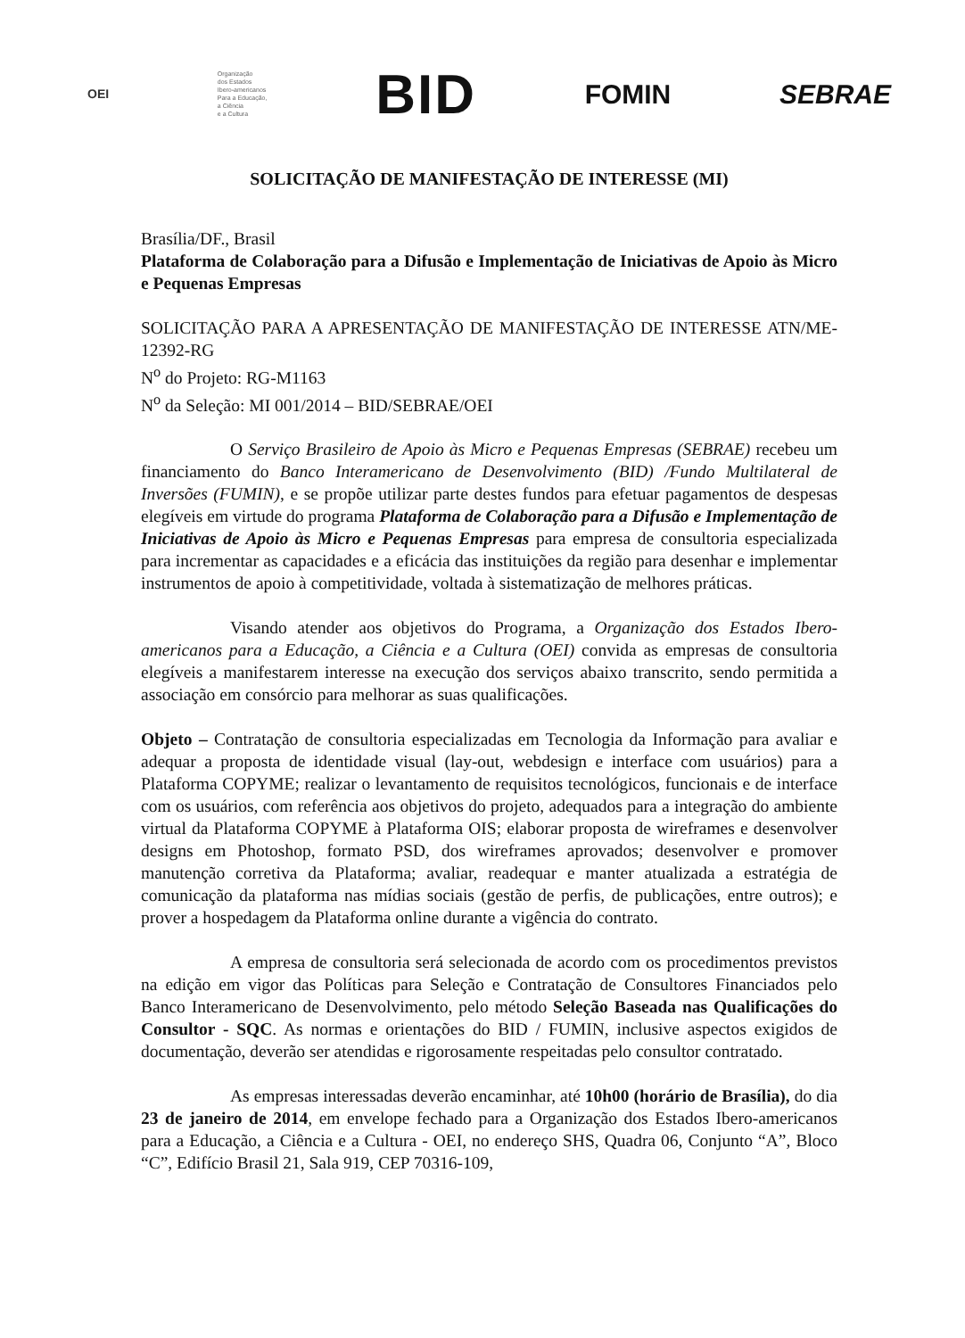OEI
Organização
dos Estados
Ibero-americanos
Para a Educação,
a Ciência
e a Cultura
BID
FOMIN SEBRAE
SOLICITAÇÃO DE MANIFESTAÇÃO DE INTERESSE (MI)
Brasília/DF., Brasil
Plataforma de Colaboração para a Difusão e Implementação de Iniciativas de Apoio às Micro e Pequenas Empresas
SOLICITAÇÃO PARA A APRESENTAÇÃO DE MANIFESTAÇÃO DE INTERESSE ATN/ME-12392-RG
N<sup>o</sup> do Projeto: RG-M1163
N<sup>o</sup> da Seleção: MI 001/2014 – BID/SEBRAE/OEI
O Serviço Brasileiro de Apoio às Micro e Pequenas Empresas (SEBRAE) recebeu um financiamento do Banco Interamericano de Desenvolvimento (BID) /Fundo Multilateral de Inversões (FUMIN), e se propõe utilizar parte destes fundos para efetuar pagamentos de despesas elegíveis em virtude do programa Plataforma de Colaboração para a Difusão e Implementação de Iniciativas de Apoio às Micro e Pequenas Empresas para empresa de consultoria especializada para incrementar as capacidades e a eficácia das instituições da região para desenhar e implementar instrumentos de apoio à competitividade, voltada à sistematização de melhores práticas.
Visando atender aos objetivos do Programa, a Organização dos Estados Ibero-americanos para a Educação, a Ciência e a Cultura (OEI) convida as empresas de consultoria elegíveis a manifestarem interesse na execução dos serviços abaixo transcrito, sendo permitida a associação em consórcio para melhorar as suas qualificações.
Objeto – Contratação de consultoria especializadas em Tecnologia da Informação para avaliar e adequar a proposta de identidade visual (lay-out, webdesign e interface com usuários) para a Plataforma COPYME; realizar o levantamento de requisitos tecnológicos, funcionais e de interface com os usuários, com referência aos objetivos do projeto, adequados para a integração do ambiente virtual da Plataforma COPYME à Plataforma OIS; elaborar proposta de wireframes e desenvolver designs em Photoshop, formato PSD, dos wireframes aprovados; desenvolver e promover manutenção corretiva da Plataforma; avaliar, readequar e manter atualizada a estratégia de comunicação da plataforma nas mídias sociais (gestão de perfis, de publicações, entre outros); e prover a hospedagem da Plataforma online durante a vigência do contrato.
A empresa de consultoria será selecionada de acordo com os procedimentos previstos na edição em vigor das Políticas para Seleção e Contratação de Consultores Financiados pelo Banco Interamericano de Desenvolvimento, pelo método Seleção Baseada nas Qualificações do Consultor - SQC. As normas e orientações do BID / FUMIN, inclusive aspectos exigidos de documentação, deverão ser atendidas e rigorosamente respeitadas pelo consultor contratado.
As empresas interessadas deverão encaminhar, até 10h00 (horário de Brasília), do dia 23 de janeiro de 2014, em envelope fechado para a Organização dos Estados Ibero-americanos para a Educação, a Ciência e a Cultura - OEI, no endereço SHS, Quadra 06, Conjunto “A”, Bloco “C”, Edifício Brasil 21, Sala 919, CEP 70316-109,